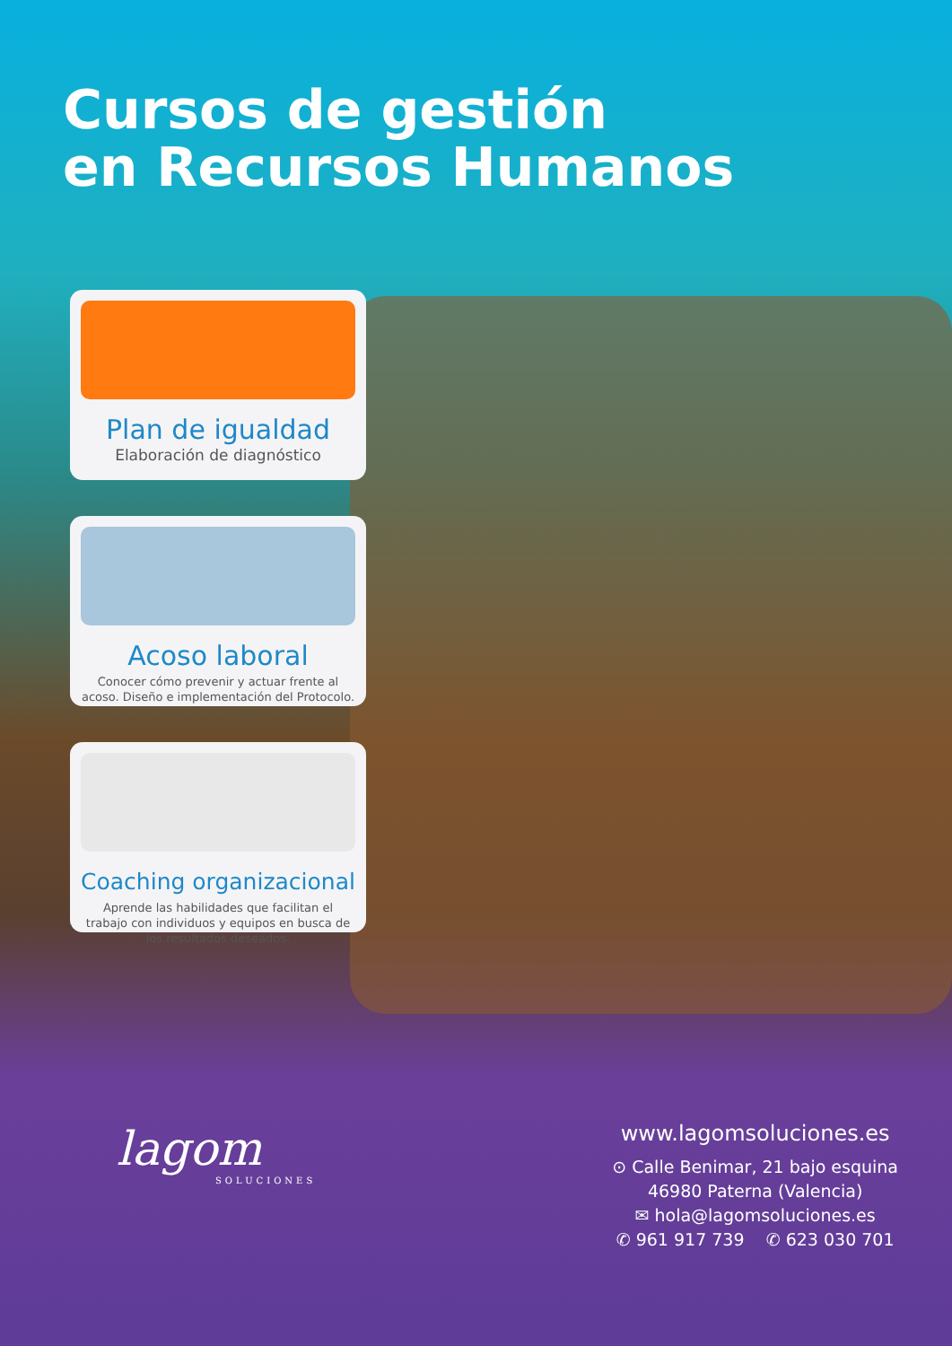Cursos de gestión
en Recursos Humanos
Plan de igualdad
Elaboración de diagnóstico
Acoso laboral
Conocer cómo prevenir y actuar frente al acoso. Diseño e implementación del Protocolo.
Coaching organizacional
Aprende las habilidades que facilitan el trabajo con individuos y equipos en busca de los resultados deseados.
lagom
SOLUCIONES
www.lagomsoluciones.es
⊙ Calle Benimar, 21 bajo esquina
46980 Paterna (Valencia)
✉ hola@lagomsoluciones.es
✆ 961 917 739 ✆ 623 030 701